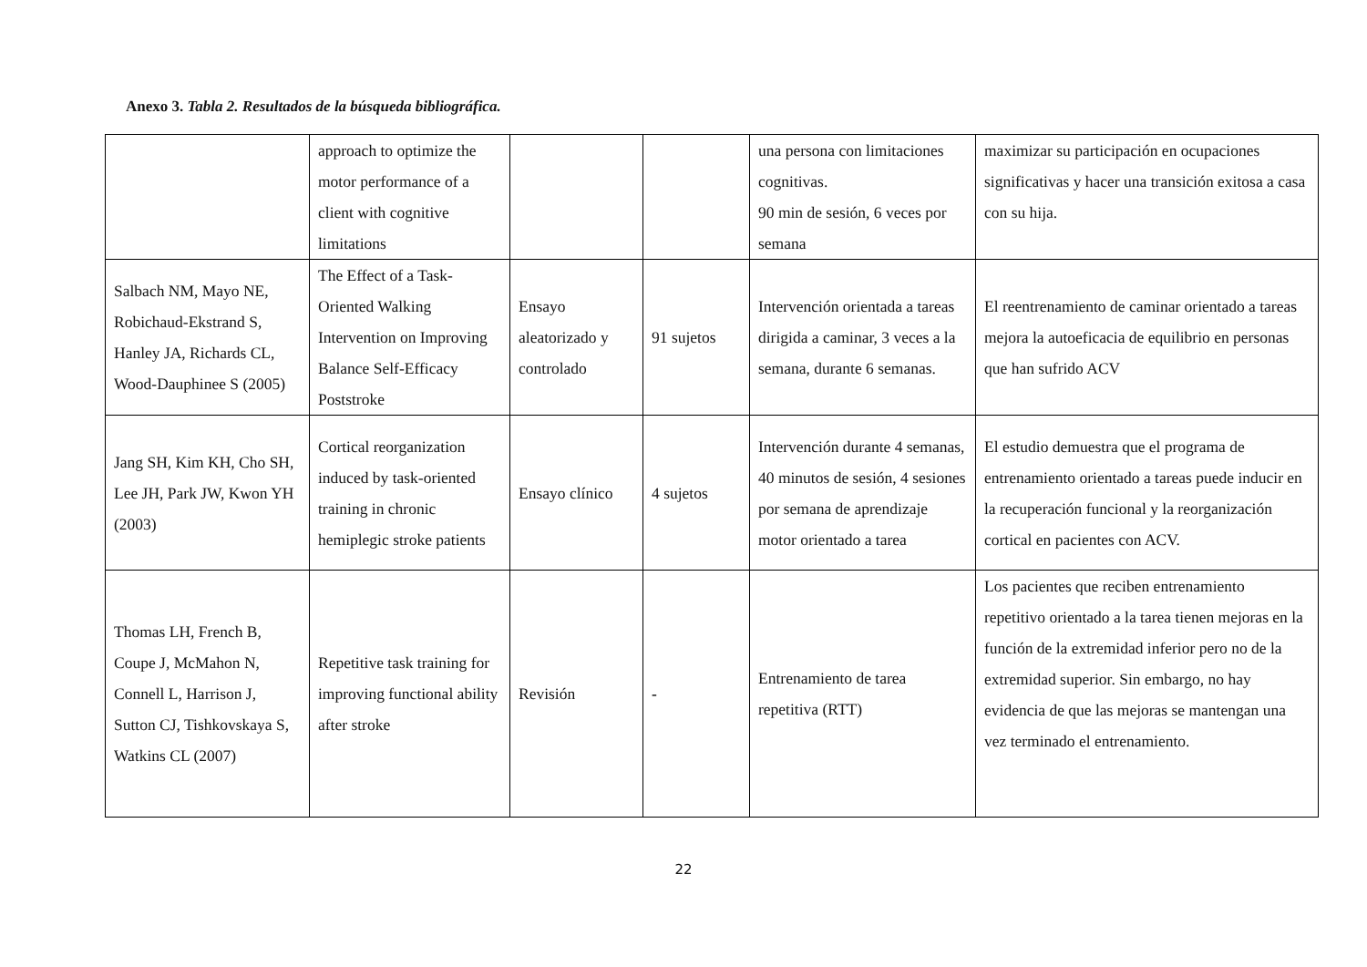Anexo 3. Tabla 2. Resultados de la búsqueda bibliográfica.
| | approach to optimize the motor performance of a client with cognitive limitations | | | una persona con limitaciones cognitivas. 90 min de sesión, 6 veces por semana | maximizar su participación en ocupaciones significativas y hacer una transición exitosa a casa con su hija. |
| Salbach NM, Mayo NE, Robichaud-Ekstrand S, Hanley JA, Richards CL, Wood-Dauphinee S (2005) | The Effect of a Task-Oriented Walking Intervention on Improving Balance Self-Efficacy Poststroke | Ensayo aleatorizado y controlado | 91 sujetos | Intervención orientada a tareas dirigida a caminar, 3 veces a la semana, durante 6 semanas. | El reentrenamiento de caminar orientado a tareas mejora la autoeficacia de equilibrio en personas que han sufrido ACV |
| Jang SH, Kim KH, Cho SH, Lee JH, Park JW, Kwon YH (2003) | Cortical reorganization induced by task-oriented training in chronic hemiplegic stroke patients | Ensayo clínico | 4 sujetos | Intervención durante 4 semanas, 40 minutos de sesión, 4 sesiones por semana de aprendizaje motor orientado a tarea | El estudio demuestra que el programa de entrenamiento orientado a tareas puede inducir en la recuperación funcional y la reorganización cortical en pacientes con ACV. |
| Thomas LH, French B, Coupe J, McMahon N, Connell L, Harrison J, Sutton CJ, Tishkovskaya S, Watkins CL (2007) | Repetitive task training for improving functional ability after stroke | Revisión | - | Entrenamiento de tarea repetitiva (RTT) | Los pacientes que reciben entrenamiento repetitivo orientado a la tarea tienen mejoras en la función de la extremidad inferior pero no de la extremidad superior. Sin embargo, no hay evidencia de que las mejoras se mantengan una vez terminado el entrenamiento. |
22